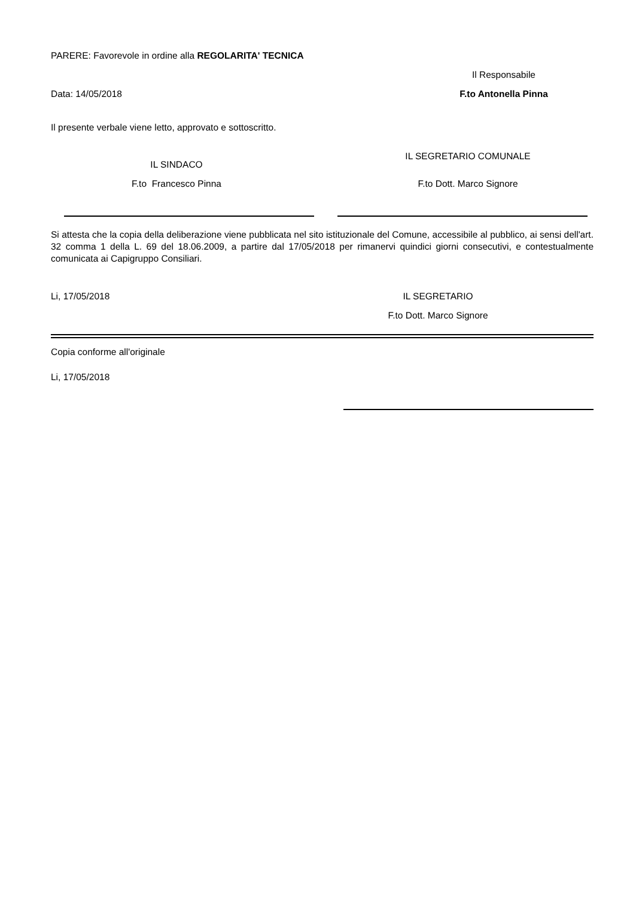PARERE: Favorevole in ordine alla REGOLARITA' TECNICA
Data: 14/05/2018
Il Responsabile
F.to Antonella Pinna
Il presente verbale viene letto, approvato e sottoscritto.
IL SINDACO
F.to Francesco Pinna
IL SEGRETARIO COMUNALE
F.to Dott. Marco Signore
Si attesta che la copia della deliberazione viene pubblicata nel sito istituzionale del Comune, accessibile al pubblico, ai sensi dell'art. 32 comma 1 della L. 69 del 18.06.2009, a partire dal 17/05/2018 per rimanervi quindici giorni consecutivi, e contestualmente comunicata ai Capigruppo Consiliari.
Li, 17/05/2018 IL SEGRETARIO
F.to Dott. Marco Signore
Copia conforme all'originale
Li, 17/05/2018